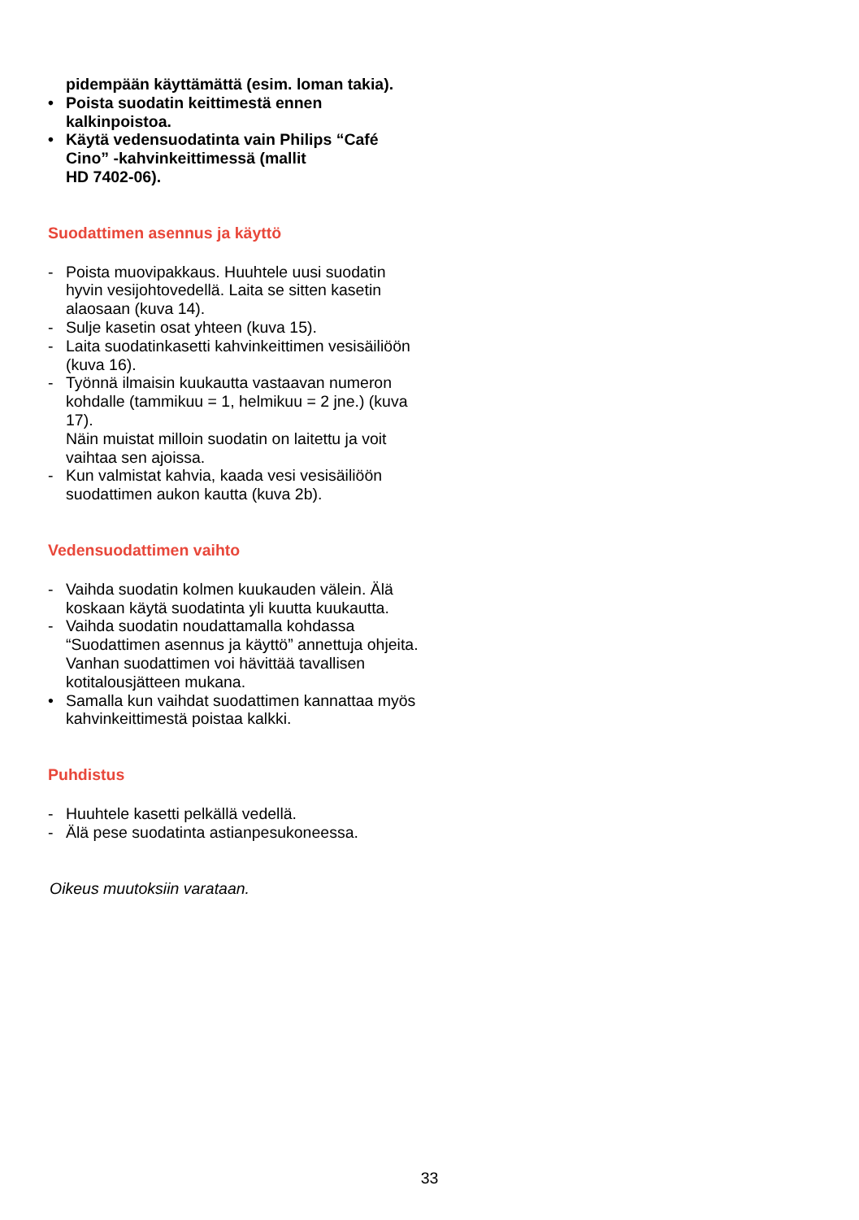pidempään käyttämättä (esim. loman takia).
• Poista suodatin keittimestä ennen kalkinpoistoa.
• Käytä vedensuodatinta vain Philips “Café Cino” -kahvinkeittimessä (mallit
HD 7402-06).
Suodattimen asennus ja käyttö
- Poista muovipakkaus. Huuhtele uusi suodatin hyvin vesijohtovedellä. Laita se sitten kasetin alaosaan (kuva 14).
- Sulje kasetin osat yhteen (kuva 15).
- Laita suodatinkasetti kahvinkeittimen vesisäiliöön (kuva 16).
- Työnnä ilmaisin kuukautta vastaavan numeron kohdalle (tammikuu = 1, helmikuu = 2 jne.) (kuva 17).
Näin muistat milloin suodatin on laitettu ja voit vaihtaa sen ajoissa.
- Kun valmistat kahvia, kaada vesi vesisäiliöön suodattimen aukon kautta (kuva 2b).
Vedensuodattimen vaihto
- Vaihda suodatin kolmen kuukauden välein. Älä koskaan käytä suodatinta yli kuutta kuukautta.
- Vaihda suodatin noudattamalla kohdassa “Suodattimen asennus ja käyttö” annettuja ohjeita.
Vanhan suodattimen voi hävittää tavallisen kotitalousjätteen mukana.
• Samalla kun vaihdat suodattimen kannattaa myös kahvinkeittimestä poistaa kalkki.
Puhdistus
- Huuhtele kasetti pelkällä vedellä.
- Älä pese suodatinta astianpesukoneessa.
Oikeus muutoksiin varataan.
33